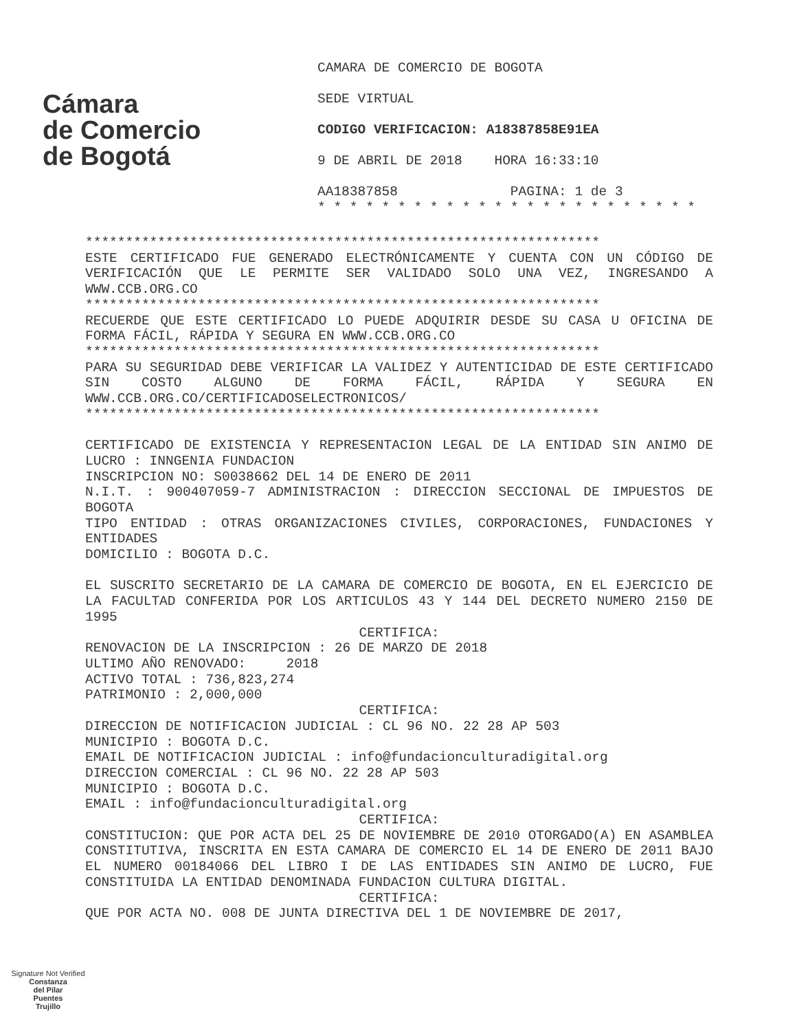Cámara
de Comercio
de Bogotá
CAMARA DE COMERCIO DE BOGOTA
SEDE VIRTUAL
CODIGO VERIFICACION: A18387858E91EA
9 DE ABRIL DE 2018 HORA 16:33:10
AA18387858 PAGINA: 1 de 3
* * * * * * * * * * * * * * * * * * * * * * * *
****************************************************************
ESTE CERTIFICADO FUE GENERADO ELECTRÓNICAMENTE Y CUENTA CON UN CÓDIGO DE VERIFICACIÓN QUE LE PERMITE SER VALIDADO SOLO UNA VEZ, INGRESANDO A WWW.CCB.ORG.CO
****************************************************************
RECUERDE QUE ESTE CERTIFICADO LO PUEDE ADQUIRIR DESDE SU CASA U OFICINA DE FORMA FÁCIL, RÁPIDA Y SEGURA EN WWW.CCB.ORG.CO
****************************************************************
PARA SU SEGURIDAD DEBE VERIFICAR LA VALIDEZ Y AUTENTICIDAD DE ESTE CERTIFICADO SIN COSTO ALGUNO DE FORMA FÁCIL, RÁPIDA Y SEGURA EN WWW.CCB.ORG.CO/CERTIFICADOSELECTRONICOS/
****************************************************************
CERTIFICADO DE EXISTENCIA Y REPRESENTACION LEGAL DE LA ENTIDAD SIN ANIMO DE LUCRO : INNGENIA FUNDACION
INSCRIPCION NO: S0038662 DEL 14 DE ENERO DE 2011
N.I.T. : 900407059-7 ADMINISTRACION : DIRECCION SECCIONAL DE IMPUESTOS DE BOGOTA
TIPO ENTIDAD : OTRAS ORGANIZACIONES CIVILES, CORPORACIONES, FUNDACIONES Y ENTIDADES
DOMICILIO : BOGOTA D.C.
EL SUSCRITO SECRETARIO DE LA CAMARA DE COMERCIO DE BOGOTA, EN EL EJERCICIO DE LA FACULTAD CONFERIDA POR LOS ARTICULOS 43 Y 144 DEL DECRETO NUMERO 2150 DE 1995
CERTIFICA:
RENOVACION DE LA INSCRIPCION : 26 DE MARZO DE 2018
ULTIMO AÑO RENOVADO: 2018
ACTIVO TOTAL : 736,823,274
PATRIMONIO : 2,000,000
CERTIFICA:
DIRECCION DE NOTIFICACION JUDICIAL : CL 96 NO. 22 28 AP 503
MUNICIPIO : BOGOTA D.C.
EMAIL DE NOTIFICACION JUDICIAL : info@fundacionculturadigital.org
DIRECCION COMERCIAL : CL 96 NO. 22 28 AP 503
MUNICIPIO : BOGOTA D.C.
EMAIL : info@fundacionculturadigital.org
CERTIFICA:
CONSTITUCION: QUE POR ACTA DEL 25 DE NOVIEMBRE DE 2010 OTORGADO(A) EN ASAMBLEA CONSTITUTIVA, INSCRITA EN ESTA CAMARA DE COMERCIO EL 14 DE ENERO DE 2011 BAJO EL NUMERO 00184066 DEL LIBRO I DE LAS ENTIDADES SIN ANIMO DE LUCRO, FUE CONSTITUIDA LA ENTIDAD DENOMINADA FUNDACION CULTURA DIGITAL.
CERTIFICA:
QUE POR ACTA NO. 008 DE JUNTA DIRECTIVA DEL 1 DE NOVIEMBRE DE 2017,
Signature Not Verified
Constanza
del Pilar
Puentes
Trujillo